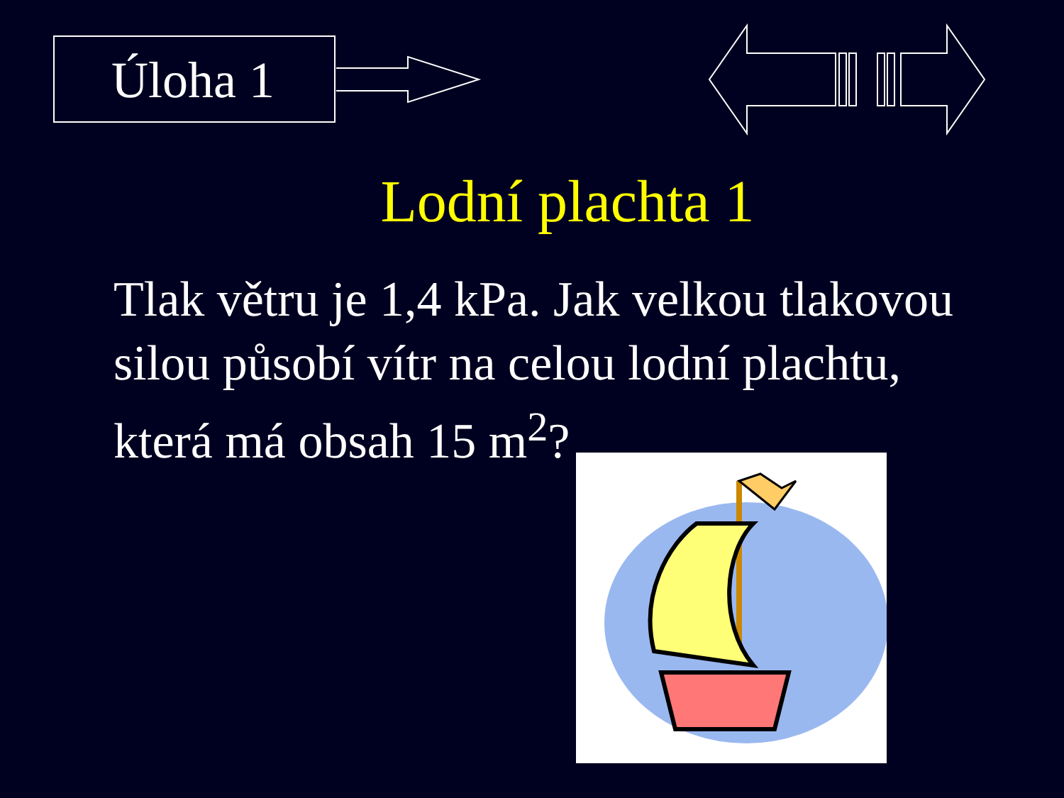Úloha 1
Lodní plachta 1
Tlak větru je 1,4 kPa. Jak velkou tlakovou silou působí vítr na celou lodní plachtu, která má obsah 15 m<sup>2</sup>?